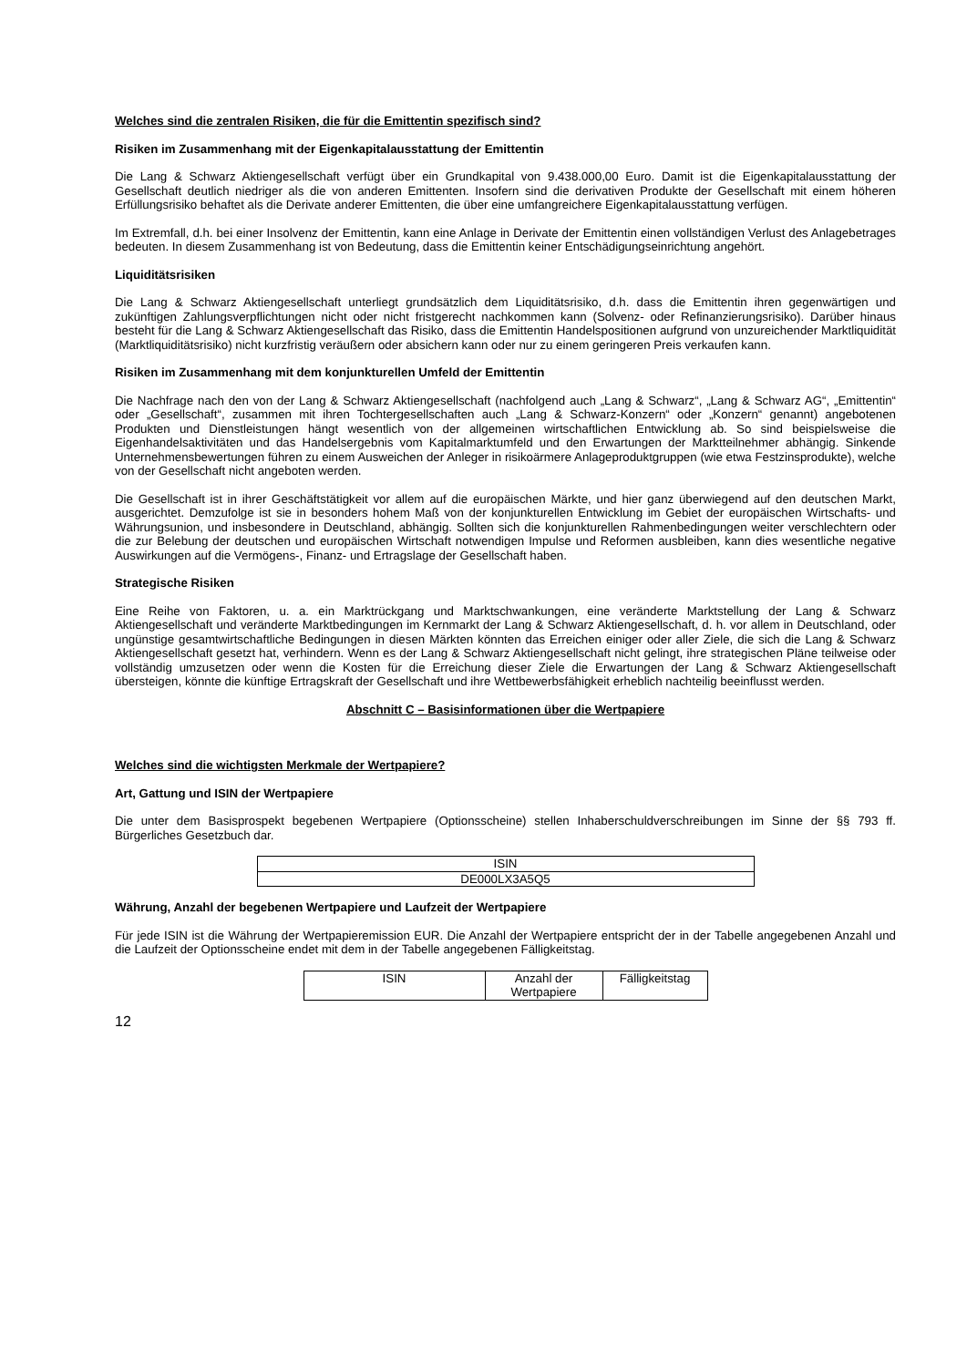Welches sind die zentralen Risiken, die für die Emittentin spezifisch sind?
Risiken im Zusammenhang mit der Eigenkapitalausstattung der Emittentin
Die Lang & Schwarz Aktiengesellschaft verfügt über ein Grundkapital von 9.438.000,00 Euro. Damit ist die Eigenkapitalausstattung der Gesellschaft deutlich niedriger als die von anderen Emittenten. Insofern sind die derivativen Produkte der Gesellschaft mit einem höheren Erfüllungsrisiko behaftet als die Derivate anderer Emittenten, die über eine umfangreichere Eigenkapitalausstattung verfügen.
Im Extremfall, d.h. bei einer Insolvenz der Emittentin, kann eine Anlage in Derivate der Emittentin einen vollständigen Verlust des Anlagebetrages bedeuten. In diesem Zusammenhang ist von Bedeutung, dass die Emittentin keiner Entschädigungseinrichtung angehört.
Liquiditätsrisiken
Die Lang & Schwarz Aktiengesellschaft unterliegt grundsätzlich dem Liquiditätsrisiko, d.h. dass die Emittentin ihren gegenwärtigen und zukünftigen Zahlungsverpflichtungen nicht oder nicht fristgerecht nachkommen kann (Solvenz- oder Refinanzierungsrisiko). Darüber hinaus besteht für die Lang & Schwarz Aktiengesellschaft das Risiko, dass die Emittentin Handelspositionen aufgrund von unzureichender Marktliquidität (Marktliquiditätsrisiko) nicht kurzfristig veräußern oder absichern kann oder nur zu einem geringeren Preis verkaufen kann.
Risiken im Zusammenhang mit dem konjunkturellen Umfeld der Emittentin
Die Nachfrage nach den von der Lang & Schwarz Aktiengesellschaft (nachfolgend auch „Lang & Schwarz“, „Lang & Schwarz AG“, „Emittentin“ oder „Gesellschaft“, zusammen mit ihren Tochtergesellschaften auch „Lang & Schwarz-Konzern“ oder „Konzern“ genannt) angebotenen Produkten und Dienstleistungen hängt wesentlich von der allgemeinen wirtschaftlichen Entwicklung ab. So sind beispielsweise die Eigenhandelsaktivitäten und das Handelsergebnis vom Kapitalmarktumfeld und den Erwartungen der Marktteilnehmer abhängig. Sinkende Unternehmensbewertungen führen zu einem Ausweichen der Anleger in risikoärmere Anlageproduktgruppen (wie etwa Festzinsprodukte), welche von der Gesellschaft nicht angeboten werden.
Die Gesellschaft ist in ihrer Geschäftstätigkeit vor allem auf die europäischen Märkte, und hier ganz überwiegend auf den deutschen Markt, ausgerichtet. Demzufolge ist sie in besonders hohem Maß von der konjunkturellen Entwicklung im Gebiet der europäischen Wirtschafts- und Währungsunion, und insbesondere in Deutschland, abhängig. Sollten sich die konjunkturellen Rahmenbedingungen weiter verschlechtern oder die zur Belebung der deutschen und europäischen Wirtschaft notwendigen Impulse und Reformen ausbleiben, kann dies wesentliche negative Auswirkungen auf die Vermögens-, Finanz- und Ertragslage der Gesellschaft haben.
Strategische Risiken
Eine Reihe von Faktoren, u. a. ein Marktrückgang und Marktschwankungen, eine veränderte Marktstellung der Lang & Schwarz Aktiengesellschaft und veränderte Marktbedingungen im Kernmarkt der Lang & Schwarz Aktiengesellschaft, d. h. vor allem in Deutschland, oder ungünstige gesamtwirtschaftliche Bedingungen in diesen Märkten könnten das Erreichen einiger oder aller Ziele, die sich die Lang & Schwarz Aktiengesellschaft gesetzt hat, verhindern. Wenn es der Lang & Schwarz Aktiengesellschaft nicht gelingt, ihre strategischen Pläne teilweise oder vollständig umzusetzen oder wenn die Kosten für die Erreichung dieser Ziele die Erwartungen der Lang & Schwarz Aktiengesellschaft übersteigen, könnte die künftige Ertragskraft der Gesellschaft und ihre Wettbewerbsfähigkeit erheblich nachteilig beeinflusst werden.
Abschnitt C – Basisinformationen über die Wertpapiere
Welches sind die wichtigsten Merkmale der Wertpapiere?
Art, Gattung und ISIN der Wertpapiere
Die unter dem Basisprospekt begebenen Wertpapiere (Optionsscheine) stellen Inhaberschuldverschreibungen im Sinne der §§ 793 ff. Bürgerliches Gesetzbuch dar.
| ISIN |
| --- |
| DE000LX3A5Q5 |
Währung, Anzahl der begebenen Wertpapiere und Laufzeit der Wertpapiere
Für jede ISIN ist die Währung der Wertpapieremission EUR. Die Anzahl der Wertpapiere entspricht der in der Tabelle angegebenen Anzahl und die Laufzeit der Optionsscheine endet mit dem in der Tabelle angegebenen Fälligkeitstag.
| ISIN | Anzahl der Wertpapiere | Fälligkeitstag |
| --- | --- | --- |
12